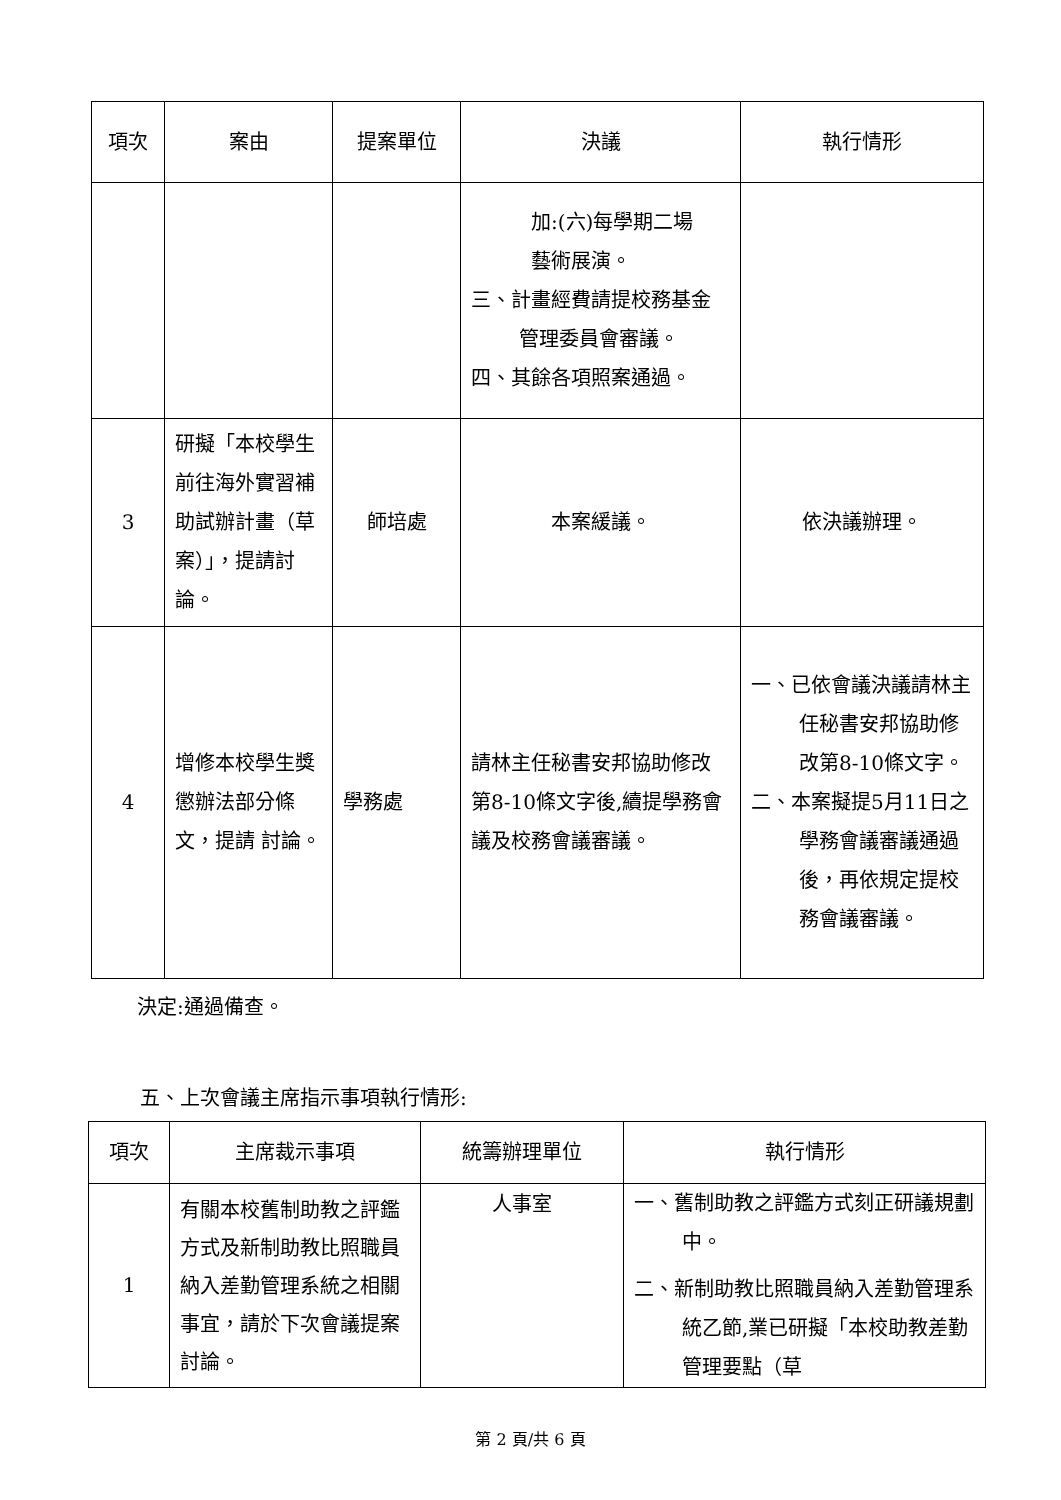| 項次 | 案由 | 提案單位 | 決議 | 執行情形 |
| --- | --- | --- | --- | --- |
| | | | 加:(六)每學期二場 藝術展演。 三、計畫經費請提校務基金管理委員會審議。 四、其餘各項照案通過。 | |
| 3 | 研擬「本校學生前往海外實習補助試辦計畫（草案）」，提請討論。 | 師培處 | 本案緩議。 | 依決議辦理。 |
| 4 | 增修本校學生獎懲辦法部分條文，提請 討論。 | 學務處 | 請林主任秘書安邦協助修改第8-10條文字後,續提學務會議及校務會議審議。 | 一、已依會議決議請林主任秘書安邦協助修改第8-10條文字。 二、本案擬提5月11日之學務會議審議通過後，再依規定提校務會議審議。 |
決定:通過備查。
五、上次會議主席指示事項執行情形:
| 項次 | 主席裁示事項 | 統籌辦理單位 | 執行情形 |
| --- | --- | --- | --- |
| 1 | 有關本校舊制助教之評鑑方式及新制助教比照職員納入差勤管理系統之相關事宜，請於下次會議提案討論。 | 人事室 | 一、舊制助教之評鑑方式刻正研議規劃中。 二、新制助教比照職員納入差勤管理系統乙節,業已研擬「本校助教差勤管理要點（草 |
第 2 頁/共 6 頁